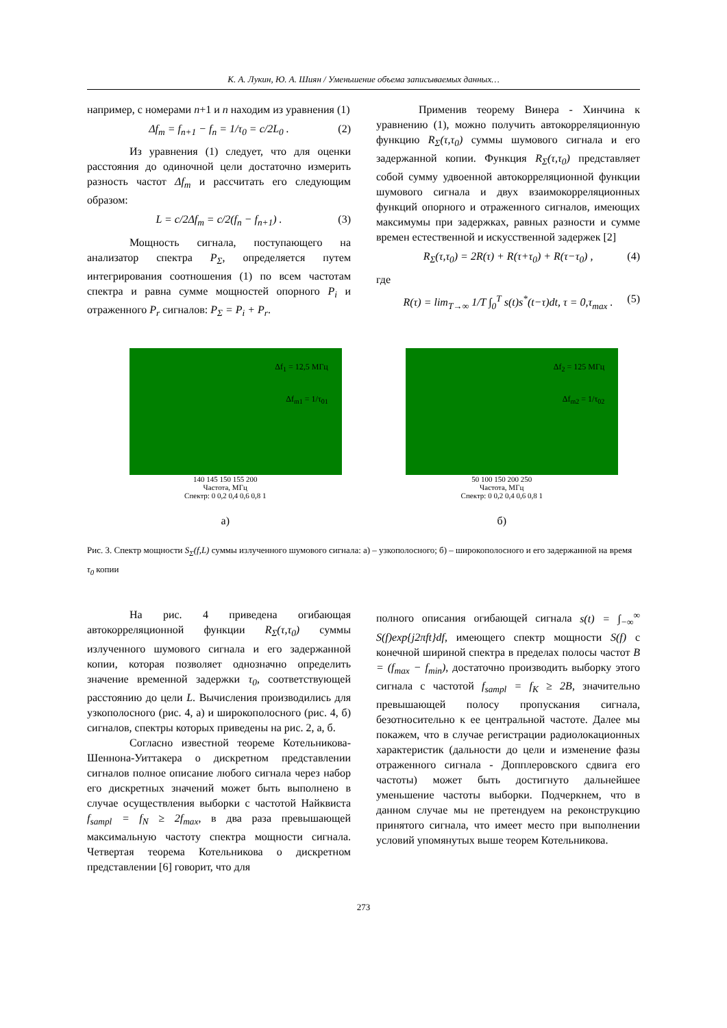К. А. Лукин, Ю. А. Шиян / Уменьшение объема записываемых данных…
например, с номерами n+1 и n находим из уравнения (1)
Δf<sub>m</sub> = f<sub>n+1</sub> − f<sub>n</sub> = 1/τ<sub>0</sub> = c/2L<sub>0</sub> . (2)
Из уравнения (1) следует, что для оценки расстояния до одиночной цели достаточно измерить разность частот Δf<sub>m</sub> и рассчитать его следующим образом:
L = c/2Δf<sub>m</sub> = c/2(f<sub>n</sub> − f<sub>n+1</sub>) . (3)
Мощность сигнала, поступающего на анализатор спектра P<sub>Σ</sub>, определяется путем интегрирования соотношения (1) по всем частотам спектра и равна сумме мощностей опорного P<sub>i</sub> и отраженного P<sub>r</sub> сигналов: P<sub>Σ</sub> = P<sub>i</sub> + P<sub>r</sub>.
Применив теорему Винера - Хинчина к уравнению (1), можно получить автокорреляционную функцию R<sub>Σ</sub>(τ,τ<sub>0</sub>) суммы шумового сигнала и его задержанной копии. Функция R<sub>Σ</sub>(τ,τ<sub>0</sub>) представляет собой сумму удвоенной автокорреляционной функции шумового сигнала и двух взаимокорреляционных функций опорного и отраженного сигналов, имеющих максимумы при задержках, равных разности и сумме времен естественной и искусственной задержек [2]
R<sub>Σ</sub>(τ,τ<sub>0</sub>) = 2R(τ) + R(τ+τ<sub>0</sub>) + R(τ−τ<sub>0</sub>) , (4)
где
R(τ) = lim<sub>T→∞</sub> 1/T ∫<sub>0</sub><sup>T</sup> s(t)s<sup>*</sup>(t−τ)dt, τ = 0,τ<sub>max</sub> . (5)
Δf<sub>1</sub> = 12,5 МГц
Δf<sub>m1</sub> = 1/τ<sub>01</sub>
140 145 150 155 200
Частота, МГц
Спектр: 0 0,2 0,4 0,6 0,8 1
а)
Δf<sub>2</sub> = 125 МГц
Δf<sub>m2</sub> = 1/τ<sub>02</sub>
50 100 150 200 250
Частота, МГц
Спектр: 0 0,2 0,4 0,6 0,8 1
б)
Рис. 3. Спектр мощности S<sub>Σ</sub>(f,L) суммы излученного шумового сигнала: а) – узкополосного; б) – широкополосного и его задержанной на время τ<sub>0</sub> копии
На рис. 4 приведена огибающая автокорреляционной функции R<sub>Σ</sub>(τ,τ<sub>0</sub>) суммы излученного шумового сигнала и его задержанной копии, которая позволяет однозначно определить значение временной задержки τ<sub>0</sub>, соответствующей расстоянию до цели L. Вычисления производились для узкополосного (рис. 4, а) и широкополосного (рис. 4, б) сигналов, спектры которых приведены на рис. 2, а, б.
Согласно известной теореме Котельникова-Шеннона-Уиттакера о дискретном представлении сигналов полное описание любого сигнала через набор его дискретных значений может быть выполнено в случае осуществления выборки с частотой Найквиста f<sub>sampl</sub> = f<sub>N</sub> ≥ 2f<sub>max</sub>, в два раза превышающей максимальную частоту спектра мощности сигнала. Четвертая теорема Котельникова о дискретном представлении [6] говорит, что для
полного описания огибающей сигнала s(t) = ∫<sub>−∞</sub><sup>∞</sup> S(f)exp{j2πft}df, имеющего спектр мощности S(f) с конечной шириной спектра в пределах полосы частот B = (f<sub>max</sub> − f<sub>min</sub>), достаточно производить выборку этого сигнала с частотой f<sub>sampl</sub> = f<sub>K</sub> ≥ 2B, значительно превышающей полосу пропускания сигнала, безотносительно к ее центральной частоте. Далее мы покажем, что в случае регистрации радиолокационных характеристик (дальности до цели и изменение фазы отраженного сигнала - Допплеровского сдвига его частоты) может быть достигнуто дальнейшее уменьшение частоты выборки. Подчеркнем, что в данном случае мы не претендуем на реконструкцию принятого сигнала, что имеет место при выполнении условий упомянутых выше теорем Котельникова.
273